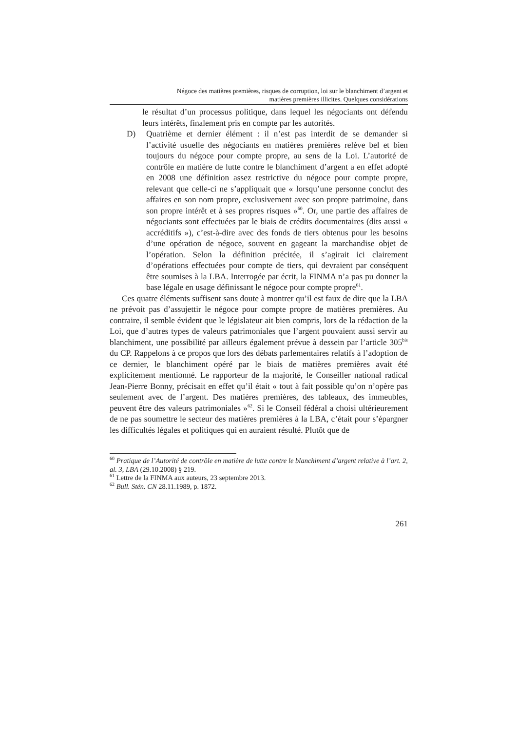Négoce des matières premières, risques de corruption, loi sur le blanchiment d’argent et
matières premières illicites. Quelques considérations
le résultat d’un processus politique, dans lequel les négociants ont défendu leurs intérêts, finalement pris en compte par les autorités.
D) Quatrième et dernier élément : il n’est pas interdit de se demander si l’activité usuelle des négociants en matières premières relève bel et bien toujours du négoce pour compte propre, au sens de la Loi. L’autorité de contrôle en matière de lutte contre le blanchiment d’argent a en effet adopté en 2008 une définition assez restrictive du négoce pour compte propre, relevant que celle-ci ne s’appliquait que « lorsqu’une personne conclut des affaires en son nom propre, exclusivement avec son propre patrimoine, dans son propre intérêt et à ses propres risques »<sup>60</sup>. Or, une partie des affaires de négociants sont effectuées par le biais de crédits documentaires (dits aussi « accréditifs »), c’est-à-dire avec des fonds de tiers obtenus pour les besoins d’une opération de négoce, souvent en gageant la marchandise objet de l’opération. Selon la définition précitée, il s’agirait ici clairement d’opérations effectuées pour compte de tiers, qui devraient par conséquent être soumises à la LBA. Interrogée par écrit, la FINMA n’a pas pu donner la base légale en usage définissant le négoce pour compte propre<sup>61</sup>.
Ces quatre éléments suffisent sans doute à montrer qu’il est faux de dire que la LBA ne prévoit pas d’assujettir le négoce pour compte propre de matières premières. Au contraire, il semble évident que le législateur ait bien compris, lors de la rédaction de la Loi, que d’autres types de valeurs patrimoniales que l’argent pouvaient aussi servir au blanchiment, une possibilité par ailleurs également prévue à dessein par l’article 305<sup>bis</sup> du CP. Rappelons à ce propos que lors des débats parlementaires relatifs à l’adoption de ce dernier, le blanchiment opéré par le biais de matières premières avait été explicitement mentionné. Le rapporteur de la majorité, le Conseiller national radical Jean-Pierre Bonny, précisait en effet qu’il était « tout à fait possible qu’on n’opère pas seulement avec de l’argent. Des matières premières, des tableaux, des immeubles, peuvent être des valeurs patrimoniales »<sup>62</sup>. Si le Conseil fédéral a choisi ultérieurement de ne pas soumettre le secteur des matières premières à la LBA, c’était pour s’épargner les difficultés légales et politiques qui en auraient résulté. Plutôt que de
<sup>60</sup> Pratique de l’Autorité de contrôle en matière de lutte contre le blanchiment d’argent relative à l’art. 2, al. 3, LBA (29.10.2008) § 219.
<sup>61</sup> Lettre de la FINMA aux auteurs, 23 septembre 2013.
<sup>62</sup> Bull. Stén. CN 28.11.1989, p. 1872.
261